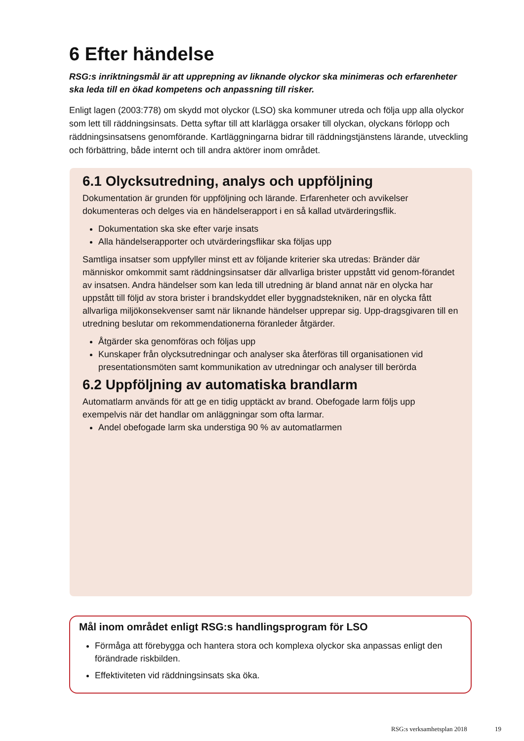6 Efter händelse
RSG:s inriktningsmål är att upprepning av liknande olyckor ska minimeras och erfarenheter ska leda till en ökad kompetens och anpassning till risker.
Enligt lagen (2003:778) om skydd mot olyckor (LSO) ska kommuner utreda och följa upp alla olyckor som lett till räddningsinsats. Detta syftar till att klarlägga orsaker till olyckan, olyckans förlopp och räddningsinsatsens genomförande. Kartläggningarna bidrar till räddningstjänstens lärande, utveckling och förbättring, både internt och till andra aktörer inom området.
6.1 Olycksutredning, analys och uppföljning
Dokumentation är grunden för uppföljning och lärande. Erfarenheter och avvikelser dokumenteras och delges via en händelserapport i en så kallad utvärderingsflik.
Dokumentation ska ske efter varje insats
Alla händelserapporter och utvärderingsflikar ska följas upp
Samtliga insatser som uppfyller minst ett av följande kriterier ska utredas: Bränder där människor omkommit samt räddningsinsatser där allvarliga brister uppstått vid genom-förandet av insatsen. Andra händelser som kan leda till utredning är bland annat när en olycka har uppstått till följd av stora brister i brandskyddet eller byggnadstekniken, när en olycka fått allvarliga miljökonsekvenser samt när liknande händelser upprepar sig. Upp-dragsgivaren till en utredning beslutar om rekommendationerna föranleder åtgärder.
Åtgärder ska genomföras och följas upp
Kunskaper från olycksutredningar och analyser ska återföras till organisationen vid presentationsmöten samt kommunikation av utredningar och analyser till berörda
6.2 Uppföljning av automatiska brandlarm
Automatlarm används för att ge en tidig upptäckt av brand. Obefogade larm följs upp exempelvis när det handlar om anläggningar som ofta larmar.
Andel obefogade larm ska understiga 90 % av automatlarmen
Mål inom området enligt RSG:s handlingsprogram för LSO
Förmåga att förebygga och hantera stora och komplexa olyckor ska anpassas enligt den förändrade riskbilden.
Effektiviteten vid räddningsinsats ska öka.
RSG:s verksamhetsplan 2018 19